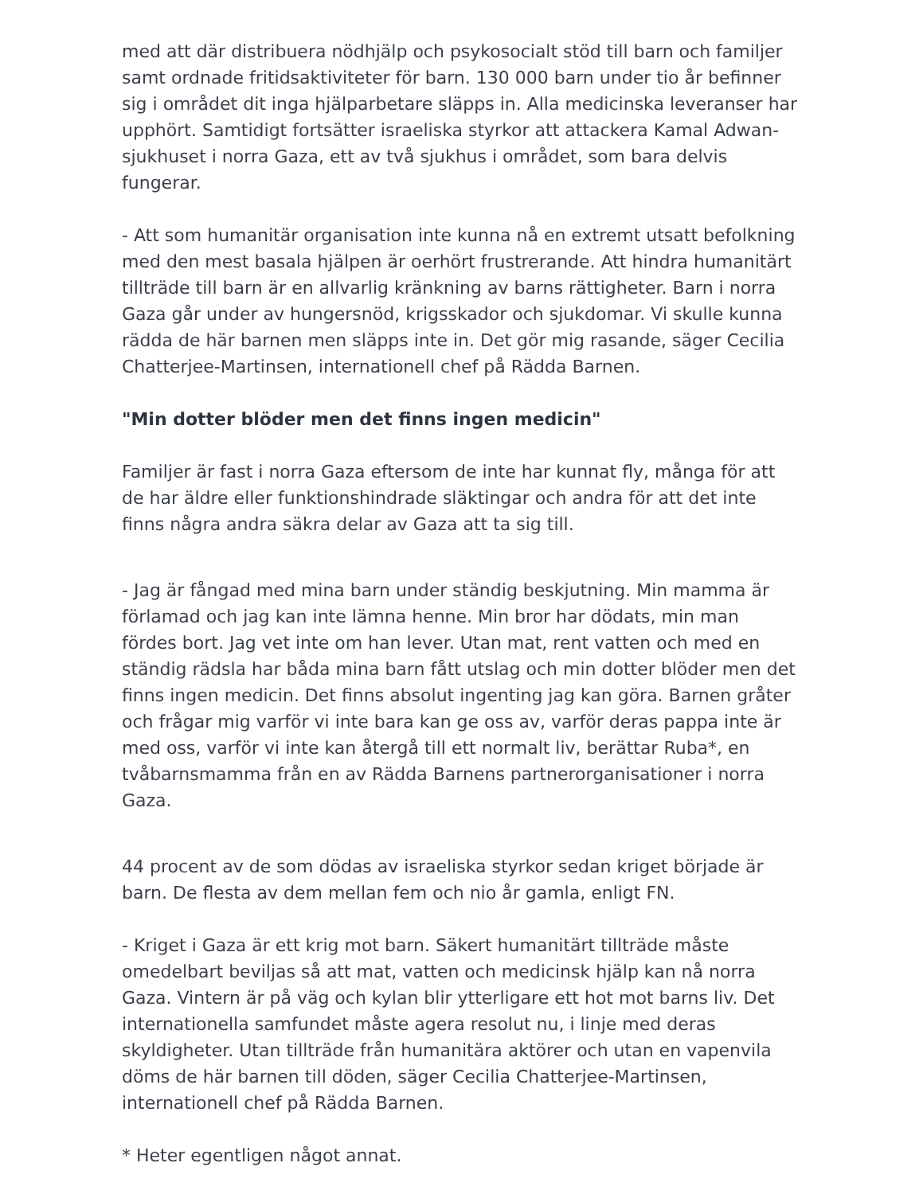med att där distribuera nödhjälp och psykosocialt stöd till barn och familjer samt ordnade fritidsaktiviteter för barn. 130 000 barn under tio år befinner sig i området dit inga hjälparbetare släpps in. Alla medicinska leveranser har upphört. Samtidigt fortsätter israeliska styrkor att attackera Kamal Adwan-sjukhuset i norra Gaza, ett av två sjukhus i området, som bara delvis fungerar.
- Att som humanitär organisation inte kunna nå en extremt utsatt befolkning med den mest basala hjälpen är oerhört frustrerande. Att hindra humanitärt tillträde till barn är en allvarlig kränkning av barns rättigheter. Barn i norra Gaza går under av hungersnöd, krigsskador och sjukdomar. Vi skulle kunna rädda de här barnen men släpps inte in. Det gör mig rasande, säger Cecilia Chatterjee-Martinsen, internationell chef på Rädda Barnen.
"Min dotter blöder men det finns ingen medicin"
Familjer är fast i norra Gaza eftersom de inte har kunnat fly, många för att de har äldre eller funktionshindrade släktingar och andra för att det inte finns några andra säkra delar av Gaza att ta sig till.
- Jag är fångad med mina barn under ständig beskjutning. Min mamma är förlamad och jag kan inte lämna henne. Min bror har dödats, min man fördes bort. Jag vet inte om han lever. Utan mat, rent vatten och med en ständig rädsla har båda mina barn fått utslag och min dotter blöder men det finns ingen medicin. Det finns absolut ingenting jag kan göra. Barnen gråter och frågar mig varför vi inte bara kan ge oss av, varför deras pappa inte är med oss, varför vi inte kan återgå till ett normalt liv, berättar Ruba*, en tvåbarnsmamma från en av Rädda Barnens partnerorganisationer i norra Gaza.
44 procent av de som dödas av israeliska styrkor sedan kriget började är barn. De flesta av dem mellan fem och nio år gamla, enligt FN.
- Kriget i Gaza är ett krig mot barn. Säkert humanitärt tillträde måste omedelbart beviljas så att mat, vatten och medicinsk hjälp kan nå norra Gaza. Vintern är på väg och kylan blir ytterligare ett hot mot barns liv. Det internationella samfundet måste agera resolut nu, i linje med deras skyldigheter. Utan tillträde från humanitära aktörer och utan en vapenvila döms de här barnen till döden, säger Cecilia Chatterjee-Martinsen, internationell chef på Rädda Barnen.
* Heter egentligen något annat.